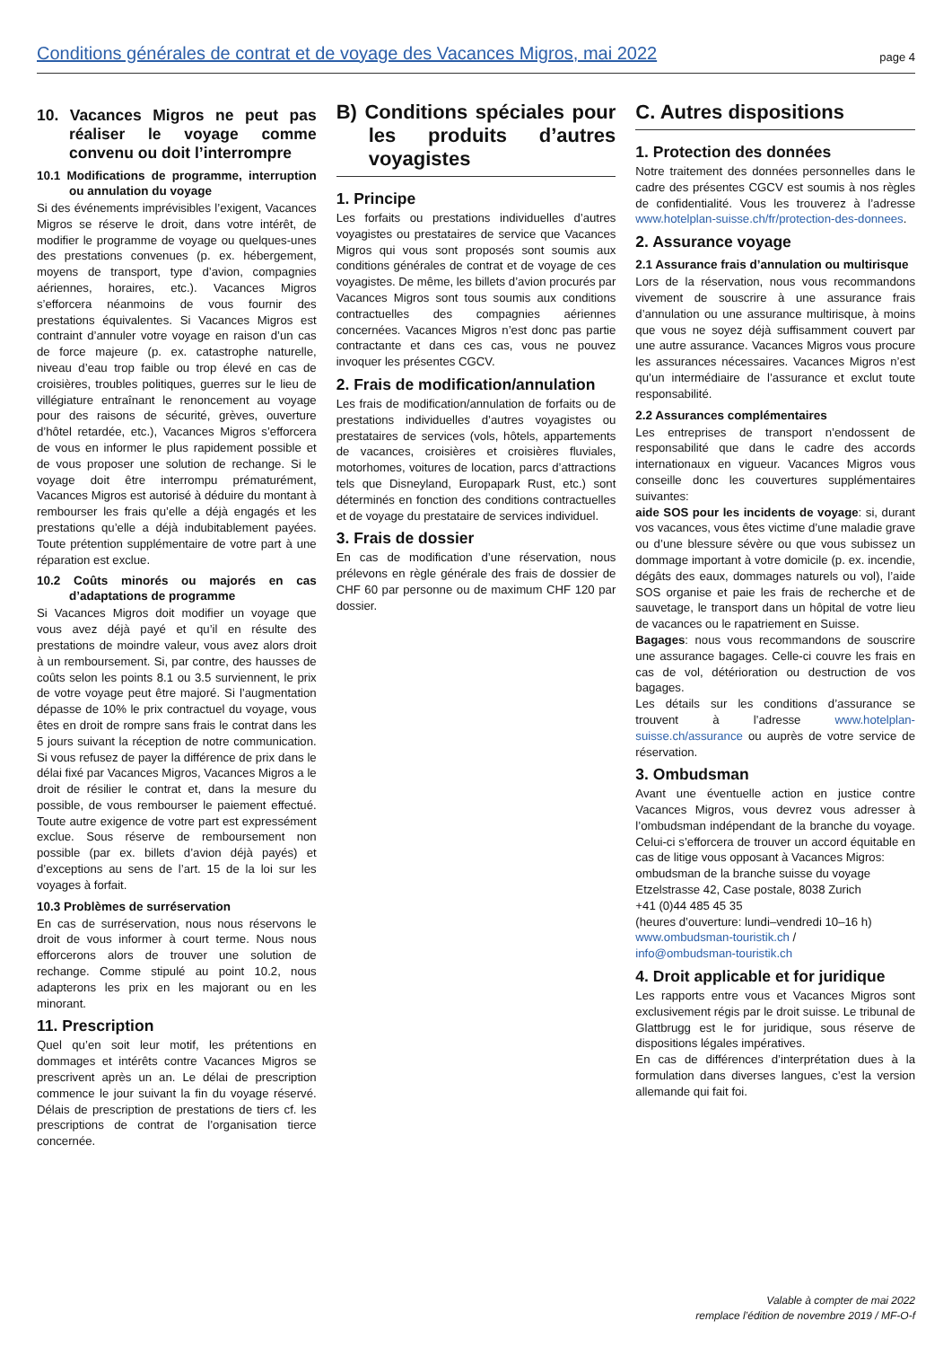Conditions générales de contrat et de voyage des Vacances Migros, mai 2022 page 4
10. Vacances Migros ne peut pas réaliser le voyage comme convenu ou doit l’interrompre
10.1 Modifications de programme, interruption ou annulation du voyage
Si des événements imprévisibles l’exigent, Vacances Migros se réserve le droit, dans votre intérêt, de modifier le programme de voyage ou quelques-unes des prestations convenues (p. ex. hébergement, moyens de transport, type d’avion, compagnies aériennes, horaires, etc.). Vacances Migros s’efforcera néanmoins de vous fournir des prestations équivalentes. Si Vacances Migros est contraint d’annuler votre voyage en raison d’un cas de force majeure (p. ex. catastrophe naturelle, niveau d’eau trop faible ou trop élevé en cas de croisières, troubles politiques, guerres sur le lieu de villégiature entraînant le renoncement au voyage pour des raisons de sécurité, grèves, ouverture d’hôtel retardée, etc.), Vacances Migros s’efforcera de vous en informer le plus rapidement possible et de vous proposer une solution de rechange. Si le voyage doit être interrompu prématurément, Vacances Migros est autorisé à déduire du montant à rembourser les frais qu’elle a déjà engagés et les prestations qu’elle a déjà indubitablement payées. Toute prétention supplémentaire de votre part à une réparation est exclue.
10.2 Coûts minorés ou majorés en cas d’adaptations de programme
Si Vacances Migros doit modifier un voyage que vous avez déjà payé et qu’il en résulte des prestations de moindre valeur, vous avez alors droit à un remboursement. Si, par contre, des hausses de coûts selon les points 8.1 ou 3.5 surviennent, le prix de votre voyage peut être majoré. Si l’augmentation dépasse de 10% le prix contractuel du voyage, vous êtes en droit de rompre sans frais le contrat dans les 5 jours suivant la réception de notre communication. Si vous refusez de payer la différence de prix dans le délai fixé par Vacances Migros, Vacances Migros a le droit de résilier le contrat et, dans la mesure du possible, de vous rembourser le paiement effectué. Toute autre exigence de votre part est expressément exclue. Sous réserve de remboursement non possible (par ex. billets d’avion déjà payés) et d’exceptions au sens de l’art. 15 de la loi sur les voyages à forfait.
10.3 Problèmes de surréservation
En cas de surréservation, nous nous réservons le droit de vous informer à court terme. Nous nous efforcerons alors de trouver une solution de rechange. Comme stipulé au point 10.2, nous adapterons les prix en les majorant ou en les minorant.
11. Prescription
Quel qu’en soit leur motif, les prétentions en dommages et intérêts contre Vacances Migros se prescrivent après un an. Le délai de prescription commence le jour suivant la fin du voyage réservé. Délais de prescription de prestations de tiers cf. les prescriptions de contrat de l’organisation tierce concernée.
B) Conditions spéciales pour les produits d’autres voyagistes
1. Principe
Les forfaits ou prestations individuelles d’autres voyagistes ou prestataires de service que Vacances Migros qui vous sont proposés sont soumis aux conditions générales de contrat et de voyage de ces voyagistes. De même, les billets d’avion procurés par Vacances Migros sont tous soumis aux conditions contractuelles des compagnies aériennes concernées. Vacances Migros n’est donc pas partie contractante et dans ces cas, vous ne pouvez invoquer les présentes CGCV.
2. Frais de modification/annulation
Les frais de modification/annulation de forfaits ou de prestations individuelles d’autres voyagistes ou prestataires de services (vols, hôtels, appartements de vacances, croisières et croisières fluviales, motorhomes, voitures de location, parcs d’attractions tels que Disneyland, Europapark Rust, etc.) sont déterminés en fonction des conditions contractuelles et de voyage du prestataire de services individuel.
3. Frais de dossier
En cas de modification d’une réservation, nous prélevons en règle générale des frais de dossier de CHF 60 par personne ou de maximum CHF 120 par dossier.
C. Autres dispositions
1. Protection des données
Notre traitement des données personnelles dans le cadre des présentes CGCV est soumis à nos règles de confidentialité. Vous les trouverez à l’adresse www.hotelplan-suisse.ch/fr/protection-des-donnees.
2. Assurance voyage
2.1 Assurance frais d’annulation ou multirisque
Lors de la réservation, nous vous recommandons vivement de souscrire à une assurance frais d’annulation ou une assurance multirisque, à moins que vous ne soyez déjà suffisamment couvert par une autre assurance. Vacances Migros vous procure les assurances nécessaires. Vacances Migros n’est qu’un intermédiaire de l’assurance et exclut toute responsabilité.
2.2 Assurances complémentaires
Les entreprises de transport n’endossent de responsabilité que dans le cadre des accords internationaux en vigueur. Vacances Migros vous conseille donc les couvertures supplémentaires suivantes:
aide SOS pour les incidents de voyage: si, durant vos vacances, vous êtes victime d’une maladie grave ou d’une blessure sévère ou que vous subissez un dommage important à votre domicile (p. ex. incendie, dégâts des eaux, dommages naturels ou vol), l’aide SOS organise et paie les frais de recherche et de sauvetage, le transport dans un hôpital de votre lieu de vacances ou le rapatriement en Suisse.
Bagages: nous vous recommandons de souscrire une assurance bagages. Celle-ci couvre les frais en cas de vol, détérioration ou destruction de vos bagages.
Les détails sur les conditions d’assurance se trouvent à l’adresse www.hotelplan-suisse.ch/assurance ou auprès de votre service de réservation.
3. Ombudsman
Avant une éventuelle action en justice contre Vacances Migros, vous devrez vous adresser à l’ombudsman indépendant de la branche du voyage. Celui-ci s’efforcera de trouver un accord équitable en cas de litige vous opposant à Vacances Migros:
ombudsman de la branche suisse du voyage
Etzelstrasse 42, Case postale, 8038 Zurich
+41 (0)44 485 45 35
(heures d’ouverture: lundi–vendredi 10–16 h)
www.ombudsman-touristik.ch /
info@ombudsman-touristik.ch
4. Droit applicable et for juridique
Les rapports entre vous et Vacances Migros sont exclusivement régis par le droit suisse. Le tribunal de Glattbrugg est le for juridique, sous réserve de dispositions légales impératives.
En cas de différences d’interprétation dues à la formulation dans diverses langues, c’est la version allemande qui fait foi.
Valable à compter de mai 2022
remplace l’édition de novembre 2019 / MF-O-f